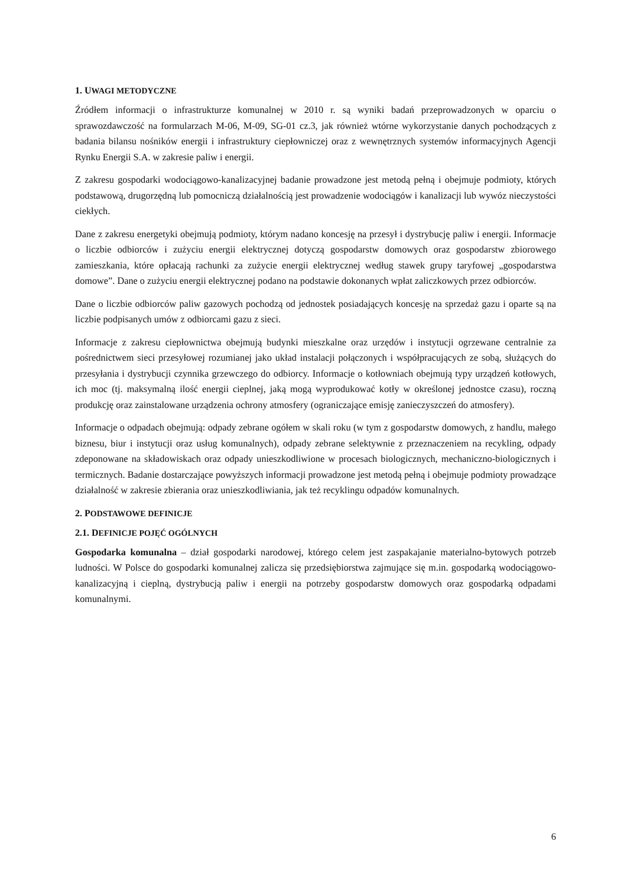1. UWAGI METODYCZNE
Źródłem informacji o infrastrukturze komunalnej w 2010 r. są wyniki badań przeprowadzonych w oparciu o sprawozdawczość na formularzach M-06, M-09, SG-01 cz.3, jak również wtórne wykorzystanie danych pochodzących z badania bilansu nośników energii i infrastruktury ciepłowniczej oraz z wewnętrznych systemów informacyjnych Agencji Rynku Energii S.A. w zakresie paliw i energii.
Z zakresu gospodarki wodociągowo-kanalizacyjnej badanie prowadzone jest metodą pełną i obejmuje podmioty, których podstawową, drugorzędną lub pomocniczą działalnością jest prowadzenie wodociągów i kanalizacji lub wywóz nieczystości ciekłych.
Dane z zakresu energetyki obejmują podmioty, którym nadano koncesję na przesył i dystrybucję paliw i energii. Informacje o liczbie odbiorców i zużyciu energii elektrycznej dotyczą gospodarstw domowych oraz gospodarstw zbiorowego zamieszkania, które opłacają rachunki za zużycie energii elektrycznej według stawek grupy taryfowej „gospodarstwa domowe”. Dane o zużyciu energii elektrycznej podano na podstawie dokonanych wpłat zaliczkowych przez odbiorców.
Dane o liczbie odbiorców paliw gazowych pochodzą od jednostek posiadających koncesję na sprzedaż gazu i oparte są na liczbie podpisanych umów z odbiorcami gazu z sieci.
Informacje z zakresu ciepłownictwa obejmują budynki mieszkalne oraz urzędów i instytucji ogrzewane centralnie za pośrednictwem sieci przesyłowej rozumianej jako układ instalacji połączonych i współpracujących ze sobą, służących do przesyłania i dystrybucji czynnika grzewczego do odbiorcy. Informacje o kotłowniach obejmują typy urządzeń kotłowych, ich moc (tj. maksymalną ilość energii cieplnej, jaką mogą wyprodukować kotły w określonej jednostce czasu), roczną produkcję oraz zainstalowane urządzenia ochrony atmosfery (ograniczające emisję zanieczyszczeń do atmosfery).
Informacje o odpadach obejmują: odpady zebrane ogółem w skali roku (w tym z gospodarstw domowych, z handlu, małego biznesu, biur i instytucji oraz usług komunalnych), odpady zebrane selektywnie z przeznaczeniem na recykling, odpady zdeponowane na składowiskach oraz odpady unieszkodliwione w procesach biologicznych, mechaniczno-biologicznych i termicznych. Badanie dostarczające powyższych informacji prowadzone jest metodą pełną i obejmuje podmioty prowadzące działalność w zakresie zbierania oraz unieszkodliwiania, jak też recyklingu odpadów komunalnych.
2. PODSTAWOWE DEFINICJE
2.1. DEFINICJE POJĘĆ OGÓLNYCH
Gospodarka komunalna – dział gospodarki narodowej, którego celem jest zaspakajanie materialno-bytowych potrzeb ludności. W Polsce do gospodarki komunalnej zalicza się przedsiębiorstwa zajmujące się m.in. gospodarką wodociągowo-kanalizacyjną i cieplną, dystrybucją paliw i energii na potrzeby gospodarstw domowych oraz gospodarką odpadami komunalnymi.
6